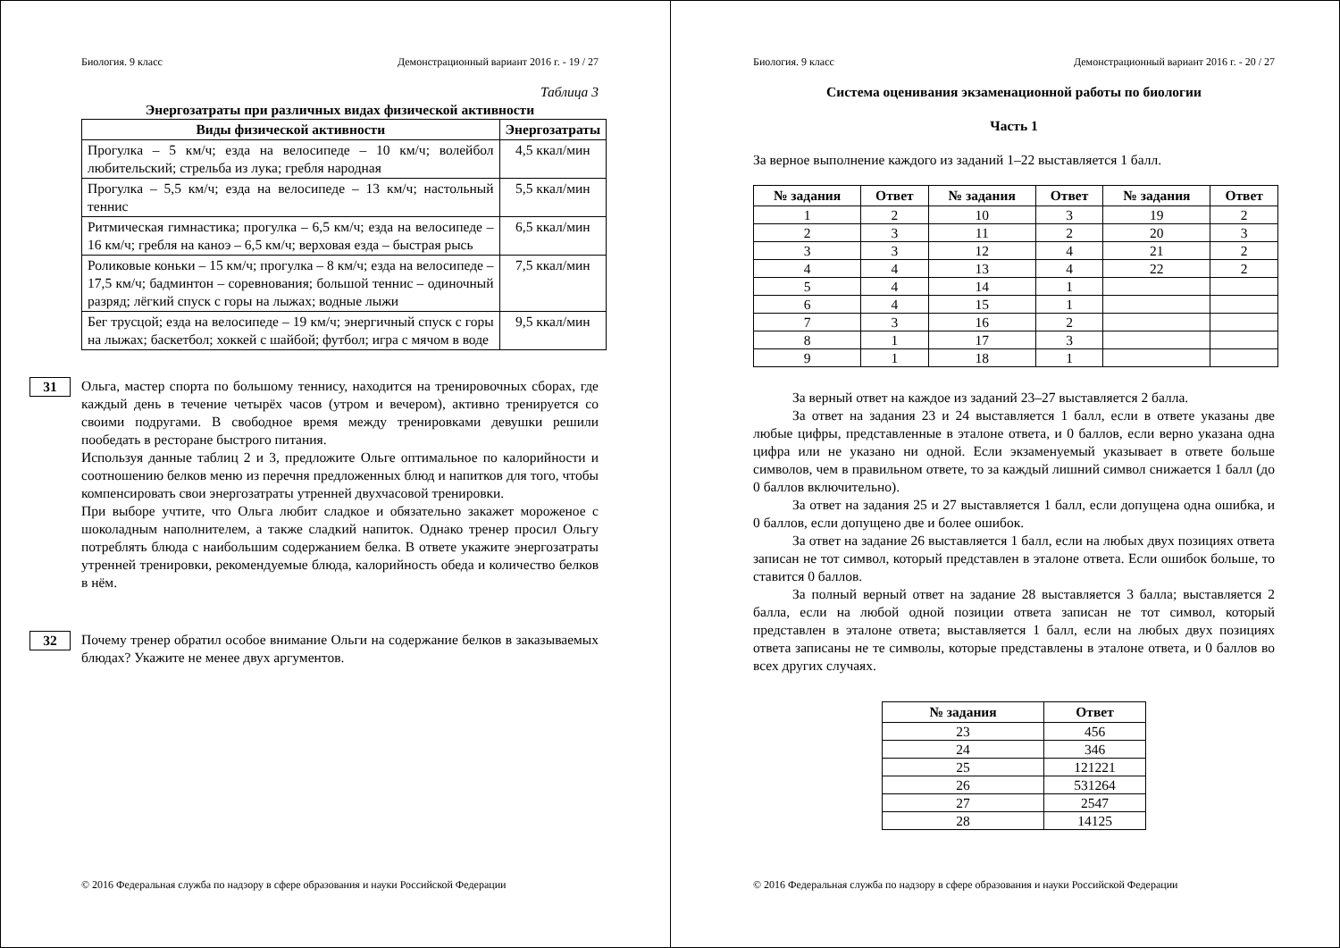Биология. 9 класс Демонстрационный вариант 2016 г. - 19 / 27
Таблица 3
Энергозатраты при различных видах физической активности
| Виды физической активности | Энергозатраты |
| --- | --- |
| Прогулка – 5 км/ч; езда на велосипеде – 10 км/ч; волейбол любительский; стрельба из лука; гребля народная | 4,5 ккал/мин |
| Прогулка – 5,5 км/ч; езда на велосипеде – 13 км/ч; настольный теннис | 5,5 ккал/мин |
| Ритмическая гимнастика; прогулка – 6,5 км/ч; езда на велосипеде – 16 км/ч; гребля на каноэ – 6,5 км/ч; верховая езда – быстрая рысь | 6,5 ккал/мин |
| Роликовые коньки – 15 км/ч; прогулка – 8 км/ч; езда на велосипеде – 17,5 км/ч; бадминтон – соревнования; большой теннис – одиночный разряд; лёгкий спуск с горы на лыжах; водные лыжи | 7,5 ккал/мин |
| Бег трусцой; езда на велосипеде – 19 км/ч; энергичный спуск с горы на лыжах; баскетбол; хоккей с шайбой; футбол; игра с мячом в воде | 9,5 ккал/мин |
31
Ольга, мастер спорта по большому теннису, находится на тренировочных сборах, где каждый день в течение четырёх часов (утром и вечером), активно тренируется со своими подругами. В свободное время между тренировками девушки решили пообедать в ресторане быстрого питания.
Используя данные таблиц 2 и 3, предложите Ольге оптимальное по калорийности и соотношению белков меню из перечня предложенных блюд и напитков для того, чтобы компенсировать свои энергозатраты утренней двухчасовой тренировки.
При выборе учтите, что Ольга любит сладкое и обязательно закажет мороженое с шоколадным наполнителем, а также сладкий напиток. Однако тренер просил Ольгу потреблять блюда с наибольшим содержанием белка. В ответе укажите энергозатраты утренней тренировки, рекомендуемые блюда, калорийность обеда и количество белков в нём.
32
Почему тренер обратил особое внимание Ольги на содержание белков в заказываемых блюдах? Укажите не менее двух аргументов.
© 2016 Федеральная служба по надзору в сфере образования и науки Российской Федерации
Биология. 9 класс Демонстрационный вариант 2016 г. - 20 / 27
Система оценивания экзаменационной работы по биологии
Часть 1
За верное выполнение каждого из заданий 1–22 выставляется 1 балл.
| № задания | Ответ | № задания | Ответ | № задания | Ответ |
| --- | --- | --- | --- | --- | --- |
| 1 | 2 | 10 | 3 | 19 | 2 |
| 2 | 3 | 11 | 2 | 20 | 3 |
| 3 | 3 | 12 | 4 | 21 | 2 |
| 4 | 4 | 13 | 4 | 22 | 2 |
| 5 | 4 | 14 | 1 | | |
| 6 | 4 | 15 | 1 | | |
| 7 | 3 | 16 | 2 | | |
| 8 | 1 | 17 | 3 | | |
| 9 | 1 | 18 | 1 | | |
За верный ответ на каждое из заданий 23–27 выставляется 2 балла.
За ответ на задания 23 и 24 выставляется 1 балл, если в ответе указаны две любые цифры, представленные в эталоне ответа, и 0 баллов, если верно указана одна цифра или не указано ни одной. Если экзаменуемый указывает в ответе больше символов, чем в правильном ответе, то за каждый лишний символ снижается 1 балл (до 0 баллов включительно).
За ответ на задания 25 и 27 выставляется 1 балл, если допущена одна ошибка, и 0 баллов, если допущено две и более ошибок.
За ответ на задание 26 выставляется 1 балл, если на любых двух позициях ответа записан не тот символ, который представлен в эталоне ответа. Если ошибок больше, то ставится 0 баллов.
За полный верный ответ на задание 28 выставляется 3 балла; выставляется 2 балла, если на любой одной позиции ответа записан не тот символ, который представлен в эталоне ответа; выставляется 1 балл, если на любых двух позициях ответа записаны не те символы, которые представлены в эталоне ответа, и 0 баллов во всех других случаях.
| № задания | Ответ |
| --- | --- |
| 23 | 456 |
| 24 | 346 |
| 25 | 121221 |
| 26 | 531264 |
| 27 | 2547 |
| 28 | 14125 |
© 2016 Федеральная служба по надзору в сфере образования и науки Российской Федерации